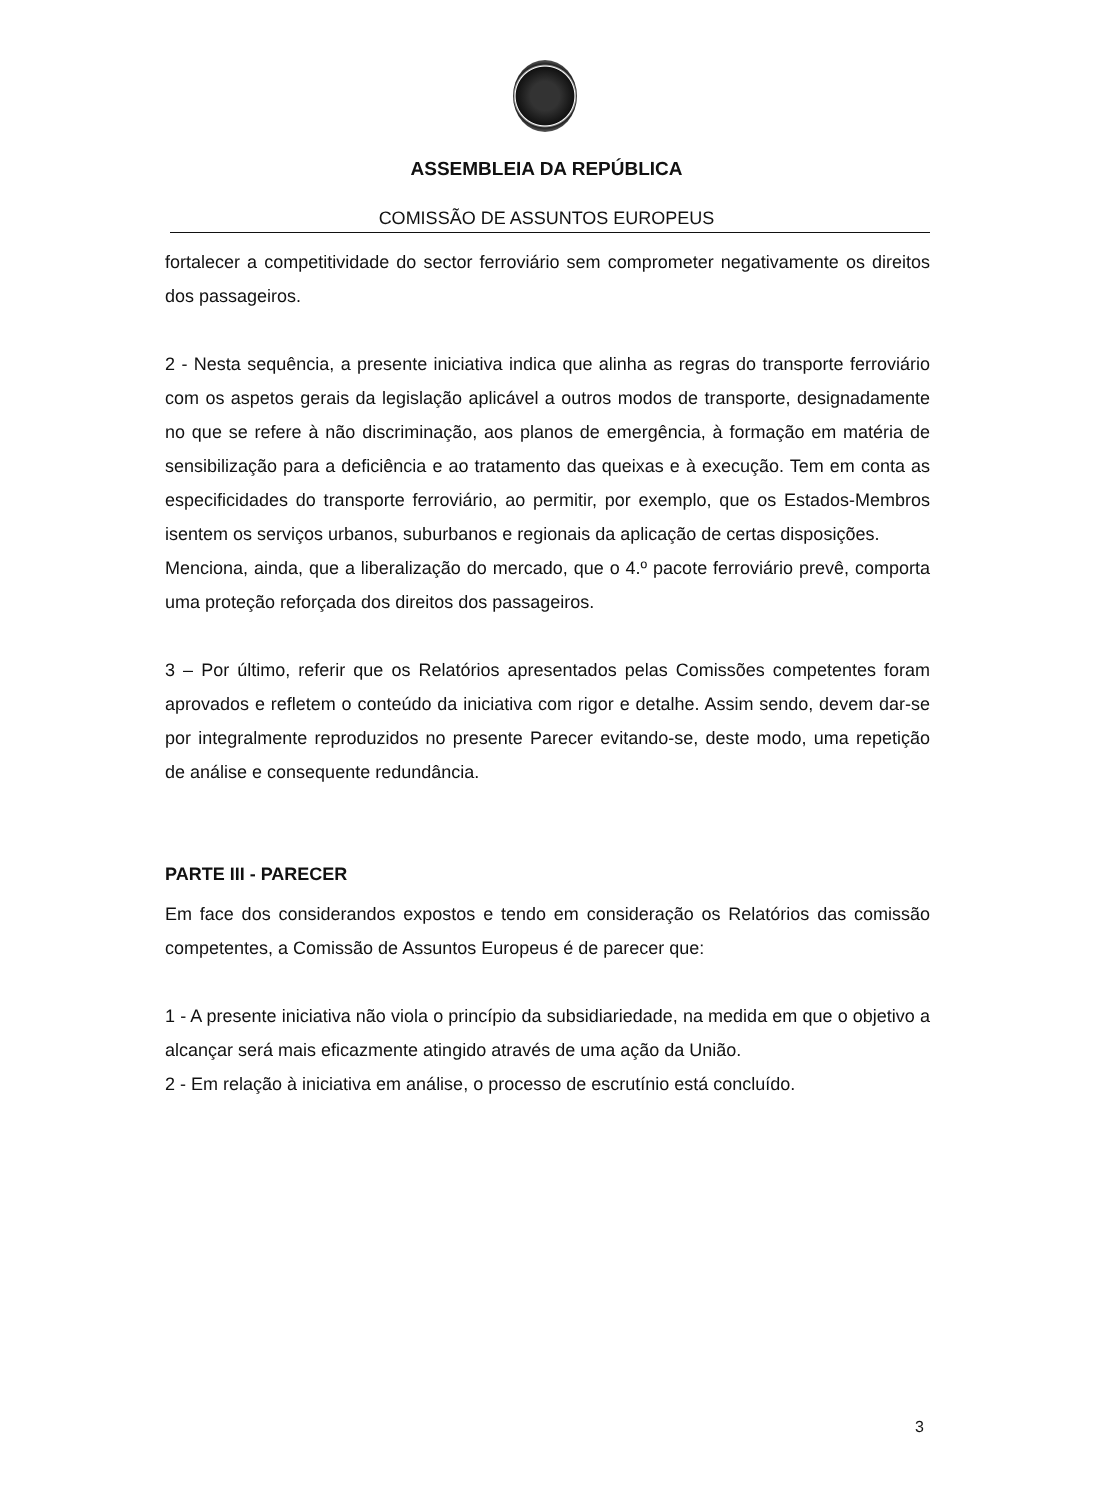ASSEMBLEIA DA REPÚBLICA
COMISSÃO DE ASSUNTOS EUROPEUS
fortalecer a competitividade do sector ferroviário sem comprometer negativamente os direitos dos passageiros.
2 - Nesta sequência, a presente iniciativa indica que alinha as regras do transporte ferroviário com os aspetos gerais da legislação aplicável a outros modos de transporte, designadamente no que se refere à não discriminação, aos planos de emergência, à formação em matéria de sensibilização para a deficiência e ao tratamento das queixas e à execução. Tem em conta as especificidades do transporte ferroviário, ao permitir, por exemplo, que os Estados-Membros isentem os serviços urbanos, suburbanos e regionais da aplicação de certas disposições.
Menciona, ainda, que a liberalização do mercado, que o 4.º pacote ferroviário prevê, comporta uma proteção reforçada dos direitos dos passageiros.
3 – Por último, referir que os Relatórios apresentados pelas Comissões competentes foram aprovados e refletem o conteúdo da iniciativa com rigor e detalhe. Assim sendo, devem dar-se por integralmente reproduzidos no presente Parecer evitando-se, deste modo, uma repetição de análise e consequente redundância.
PARTE III - PARECER
Em face dos considerandos expostos e tendo em consideração os Relatórios das comissão competentes, a Comissão de Assuntos Europeus é de parecer que:
1 - A presente iniciativa não viola o princípio da subsidiariedade, na medida em que o objetivo a alcançar será mais eficazmente atingido através de uma ação da União.
2 - Em relação à iniciativa em análise, o processo de escrutínio está concluído.
3